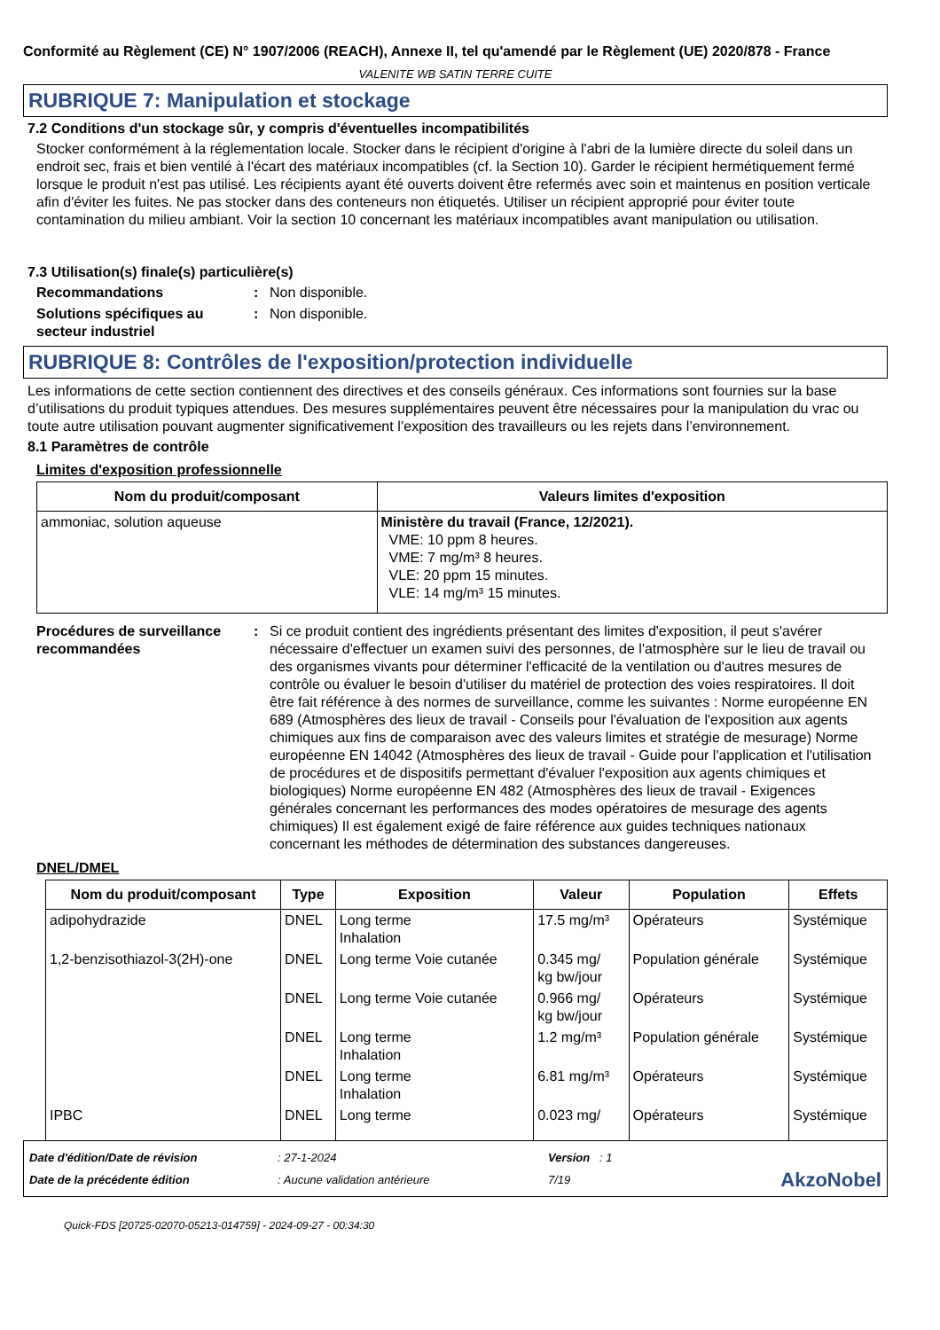Conformité au Règlement (CE) N° 1907/2006 (REACH), Annexe II, tel qu'amendé par le Règlement (UE) 2020/878 - France
VALENITE WB SATIN TERRE CUITE
RUBRIQUE 7: Manipulation et stockage
7.2 Conditions d'un stockage sûr, y compris d'éventuelles incompatibilités
Stocker conformément à la réglementation locale. Stocker dans le récipient d'origine à l'abri de la lumière directe du soleil dans un endroit sec, frais et bien ventilé à l'écart des matériaux incompatibles (cf. la Section 10). Garder le récipient hermétiquement fermé lorsque le produit n'est pas utilisé. Les récipients ayant été ouverts doivent être refermés avec soin et maintenus en position verticale afin d'éviter les fuites. Ne pas stocker dans des conteneurs non étiquetés. Utiliser un récipient approprié pour éviter toute contamination du milieu ambiant. Voir la section 10 concernant les matériaux incompatibles avant manipulation ou utilisation.
7.3 Utilisation(s) finale(s) particulière(s)
Recommandations : Non disponible.
Solutions spécifiques au secteur industriel
: Non disponible.
RUBRIQUE 8: Contrôles de l'exposition/protection individuelle
Les informations de cette section contiennent des directives et des conseils généraux. Ces informations sont fournies sur la base d’utilisations du produit typiques attendues. Des mesures supplémentaires peuvent être nécessaires pour la manipulation du vrac ou toute autre utilisation pouvant augmenter significativement l’exposition des travailleurs ou les rejets dans l’environnement.
8.1 Paramètres de contrôle
Limites d'exposition professionnelle
| Nom du produit/composant | Valeurs limites d'exposition |
| --- | --- |
| ammoniac, solution aqueuse | Ministère du travail (France, 12/2021). VME: 10 ppm 8 heures. VME: 7 mg/m³ 8 heures. VLE: 20 ppm 15 minutes. VLE: 14 mg/m³ 15 minutes. |
Procédures de surveillance recommandées
: Si ce produit contient des ingrédients présentant des limites d'exposition, il peut s'avérer nécessaire d'effectuer un examen suivi des personnes, de l'atmosphère sur le lieu de travail ou des organismes vivants pour déterminer l'efficacité de la ventilation ou d'autres mesures de contrôle ou évaluer le besoin d'utiliser du matériel de protection des voies respiratoires. Il doit être fait référence à des normes de surveillance, comme les suivantes : Norme européenne EN 689 (Atmosphères des lieux de travail - Conseils pour l'évaluation de l'exposition aux agents chimiques aux fins de comparaison avec des valeurs limites et stratégie de mesurage) Norme européenne EN 14042 (Atmosphères des lieux de travail - Guide pour l'application et l'utilisation de procédures et de dispositifs permettant d'évaluer l'exposition aux agents chimiques et biologiques) Norme européenne EN 482 (Atmosphères des lieux de travail - Exigences générales concernant les performances des modes opératoires de mesurage des agents chimiques) Il est également exigé de faire référence aux guides techniques nationaux concernant les méthodes de détermination des substances dangereuses.
DNEL/DMEL
| Nom du produit/composant | Type | Exposition | Valeur | Population | Effets |
| --- | --- | --- | --- | --- | --- |
| adipohydrazide | DNEL | Long terme Inhalation | 17.5 mg/m³ | Opérateurs | Systémique |
| 1,2-benzisothiazol-3(2H)-one | DNEL | Long terme Voie cutanée | 0.345 mg/ kg bw/jour | Population générale | Systémique |
| | DNEL | Long terme Voie cutanée | 0.966 mg/ kg bw/jour | Opérateurs | Systémique |
| | DNEL | Long terme Inhalation | 1.2 mg/m³ | Population générale | Systémique |
| | DNEL | Long terme Inhalation | 6.81 mg/m³ | Opérateurs | Systémique |
| IPBC | DNEL | Long terme | 0.023 mg/ | Opérateurs | Systémique |
Date d'édition/Date de révision
Date de la précédente édition
: 27-1-2024
: Aucune validation antérieure
Version : 1
7/19
AkzoNobel
Quick-FDS [20725-02070-05213-014759] - 2024-09-27 - 00:34:30